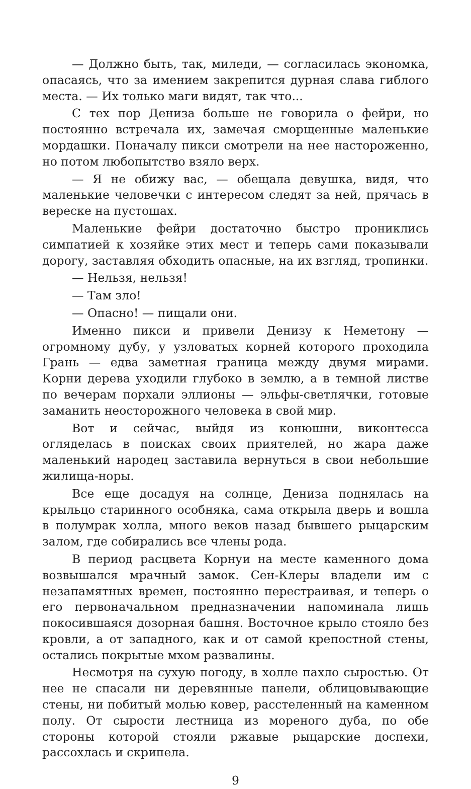— Должно быть, так, миледи, — согласилась экономка, опасаясь, что за имением закрепится дурная слава гиблого места. — Их только маги видят, так что...
С тех пор Дениза больше не говорила о фейри, но постоянно встречала их, замечая сморщенные маленькие мордашки. Поначалу пикси смотрели на нее настороженно, но потом любопытство взяло верх.
— Я не обижу вас, — обещала девушка, видя, что маленькие человечки с интересом следят за ней, прячась в вереске на пустошах.
Маленькие фейри достаточно быстро прониклись симпатией к хозяйке этих мест и теперь сами показывали дорогу, заставляя обходить опасные, на их взгляд, тропинки.
— Нельзя, нельзя!
— Там зло!
— Опасно! — пищали они.
Именно пикси и привели Денизу к Неметону — огромному дубу, у узловатых корней которого проходила Грань — едва заметная граница между двумя мирами. Корни дерева уходили глубоко в землю, а в темной листве по вечерам порхали эллионы — эльфы-светлячки, готовые заманить неосторожного человека в свой мир.
Вот и сейчас, выйдя из конюшни, виконтесса огляделась в поисках своих приятелей, но жара даже маленький народец заставила вернуться в свои небольшие жилища-норы.
Все еще досадуя на солнце, Дениза поднялась на крыльцо старинного особняка, сама открыла дверь и вошла в полумрак холла, много веков назад бывшего рыцарским залом, где собирались все члены рода.
В период расцвета Корнуи на месте каменного дома возвышался мрачный замок. Сен-Клеры владели им с незапамятных времен, постоянно перестраивая, и теперь о его первоначальном предназначении напоминала лишь покосившаяся дозорная башня. Восточное крыло стояло без кровли, а от западного, как и от самой крепостной стены, остались покрытые мхом развалины.
Несмотря на сухую погоду, в холле пахло сыростью. От нее не спасали ни деревянные панели, облицовывающие стены, ни побитый молью ковер, расстеленный на каменном полу. От сырости лестница из мореного дуба, по обе стороны которой стояли ржавые рыцарские доспехи, рассохлась и скрипела.
9